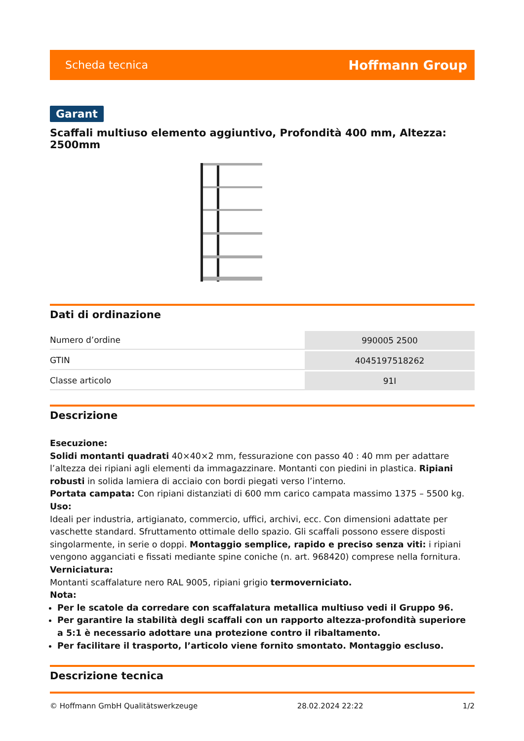Scheda tecnica Hoffmann Group
Garant
Scaffali multiuso elemento aggiuntivo, Profondità 400 mm, Altezza: 2500mm
Dati di ordinazione
| Numero d’ordine | 990005 2500 |
| GTIN | 4045197518262 |
| Classe articolo | 91I |
Descrizione
Esecuzione:
Solidi montanti quadrati 40×40×2 mm, fessurazione con passo 40 : 40 mm per adattare l’altezza dei ripiani agli elementi da immagazzinare. Montanti con piedini in plastica. Ripiani robusti in solida lamiera di acciaio con bordi piegati verso l’interno.
Portata campata: Con ripiani distanziati di 600 mm carico campata massimo 1375 – 5500 kg.
Uso:
Ideali per industria, artigianato, commercio, uffici, archivi, ecc. Con dimensioni adattate per vaschette standard. Sfruttamento ottimale dello spazio. Gli scaffali possono essere disposti singolarmente, in serie o doppi. Montaggio semplice, rapido e preciso senza viti: i ripiani vengono agganciati e fissati mediante spine coniche (n. art. 968420) comprese nella fornitura.
Verniciatura:
Montanti scaffalature nero RAL 9005, ripiani grigio termoverniciato.
Nota:
Per le scatole da corredare con scaffalatura metallica multiuso vedi il Gruppo 96.
Per garantire la stabilità degli scaffali con un rapporto altezza-profondità superiore a 5:1 è necessario adottare una protezione contro il ribaltamento.
Per facilitare il trasporto, l’articolo viene fornito smontato. Montaggio escluso.
Descrizione tecnica
© Hoffmann GmbH Qualitätswerkzeuge 28.02.2024 22:22 1/2